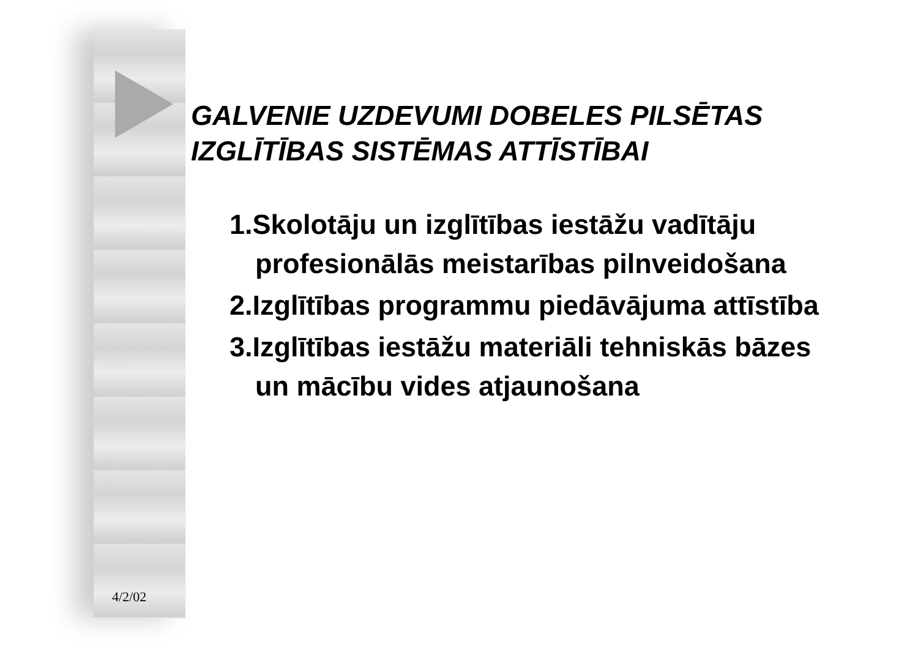GALVENIE UZDEVUMI DOBELES PILSĒTAS
IZGLĪTĪBAS SISTĒMAS ATTĪSTĪBAI
1.Skolotāju un izglītības iestāžu vadītāju profesionālās meistarības pilnveidošana
2.Izglītības programmu piedāvājuma attīstība
3.Izglītības iestāžu materiāli tehniskās bāzes un mācību vides atjaunošana
4/2/02